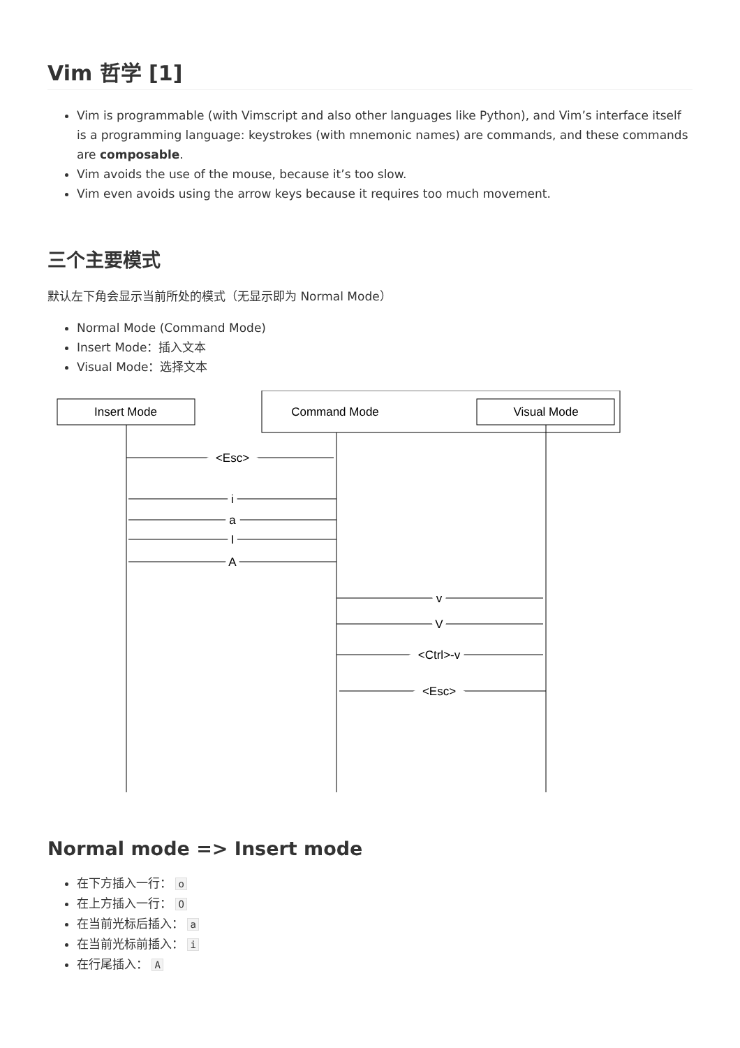Vim 哲学 [1]
Vim is programmable (with Vimscript and also other languages like Python), and Vim’s interface itself is a programming language: keystrokes (with mnemonic names) are commands, and these commands are composable.
Vim avoids the use of the mouse, because it’s too slow.
Vim even avoids using the arrow keys because it requires too much movement.
三个主要模式
默认左下角会显示当前所处的模式（无显示即为 Normal Mode）
Normal Mode (Command Mode)
Insert Mode：插入文本
Visual Mode：选择文本
Insert Mode
Command Mode
Visual Mode
<Esc>
i
a
I
A
v
V
<Ctrl>-v
<Esc>
Normal mode => Insert mode
在下方插入一行： o
在上方插入一行： O
在当前光标后插入： a
在当前光标前插入： i
在行尾插入： A